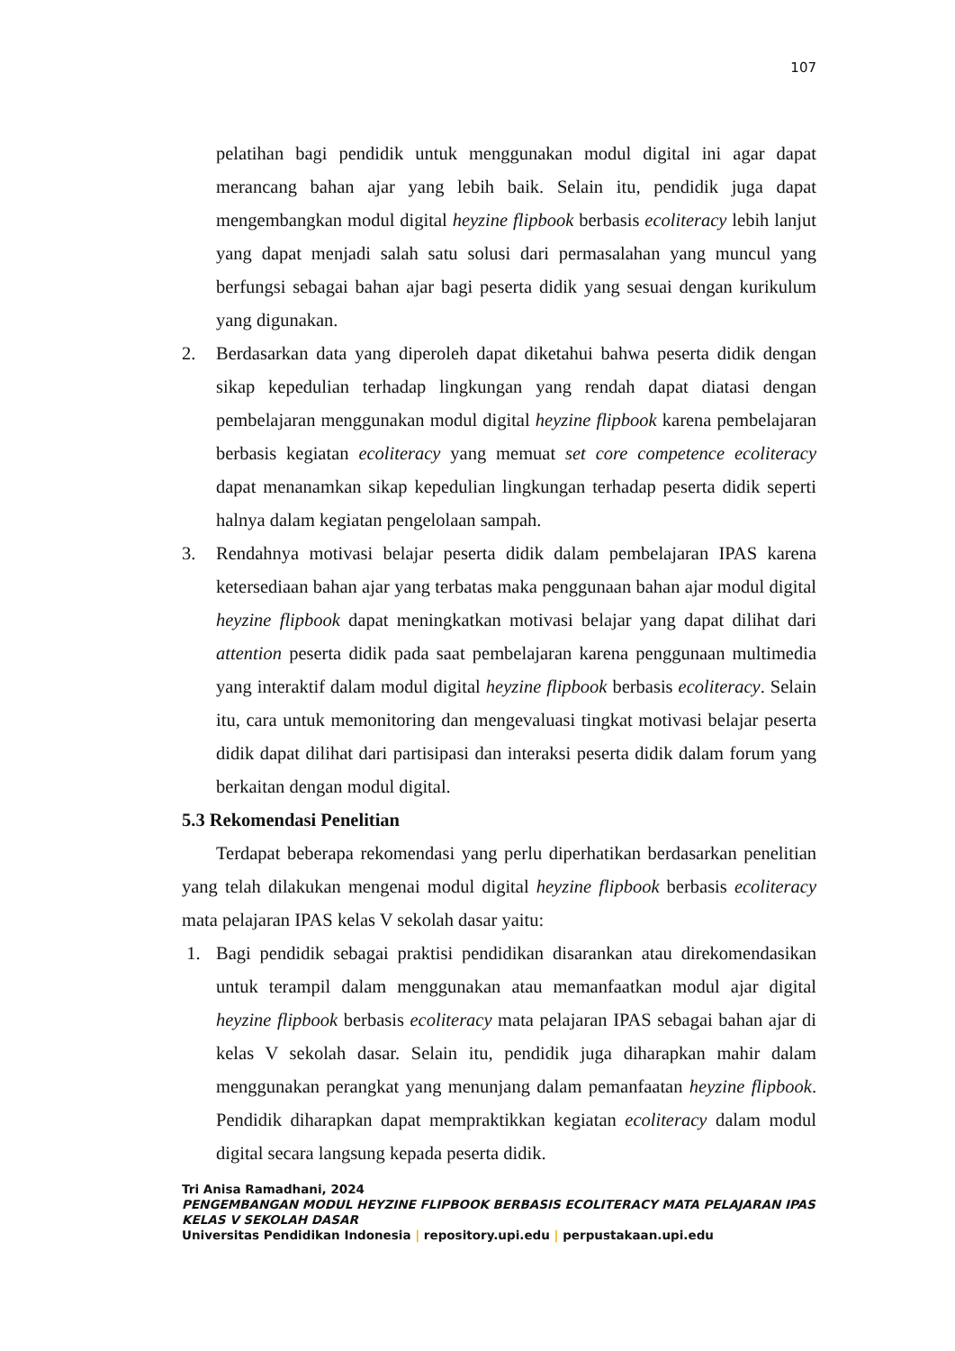107
pelatihan bagi pendidik untuk menggunakan modul digital ini agar dapat merancang bahan ajar yang lebih baik. Selain itu, pendidik juga dapat mengembangkan modul digital heyzine flipbook berbasis ecoliteracy lebih lanjut yang dapat menjadi salah satu solusi dari permasalahan yang muncul yang berfungsi sebagai bahan ajar bagi peserta didik yang sesuai dengan kurikulum yang digunakan.
2. Berdasarkan data yang diperoleh dapat diketahui bahwa peserta didik dengan sikap kepedulian terhadap lingkungan yang rendah dapat diatasi dengan pembelajaran menggunakan modul digital heyzine flipbook karena pembelajaran berbasis kegiatan ecoliteracy yang memuat set core competence ecoliteracy dapat menanamkan sikap kepedulian lingkungan terhadap peserta didik seperti halnya dalam kegiatan pengelolaan sampah.
3. Rendahnya motivasi belajar peserta didik dalam pembelajaran IPAS karena ketersediaan bahan ajar yang terbatas maka penggunaan bahan ajar modul digital heyzine flipbook dapat meningkatkan motivasi belajar yang dapat dilihat dari attention peserta didik pada saat pembelajaran karena penggunaan multimedia yang interaktif dalam modul digital heyzine flipbook berbasis ecoliteracy. Selain itu, cara untuk memonitoring dan mengevaluasi tingkat motivasi belajar peserta didik dapat dilihat dari partisipasi dan interaksi peserta didik dalam forum yang berkaitan dengan modul digital.
5.3 Rekomendasi Penelitian
Terdapat beberapa rekomendasi yang perlu diperhatikan berdasarkan penelitian yang telah dilakukan mengenai modul digital heyzine flipbook berbasis ecoliteracy mata pelajaran IPAS kelas V sekolah dasar yaitu:
1. Bagi pendidik sebagai praktisi pendidikan disarankan atau direkomendasikan untuk terampil dalam menggunakan atau memanfaatkan modul ajar digital heyzine flipbook berbasis ecoliteracy mata pelajaran IPAS sebagai bahan ajar di kelas V sekolah dasar. Selain itu, pendidik juga diharapkan mahir dalam menggunakan perangkat yang menunjang dalam pemanfaatan heyzine flipbook. Pendidik diharapkan dapat mempraktikkan kegiatan ecoliteracy dalam modul digital secara langsung kepada peserta didik.
Tri Anisa Ramadhani, 2024
PENGEMBANGAN MODUL HEYZINE FLIPBOOK BERBASIS ECOLITERACY MATA PELAJARAN IPAS KELAS V SEKOLAH DASAR
Universitas Pendidikan Indonesia | repository.upi.edu | perpustakaan.upi.edu